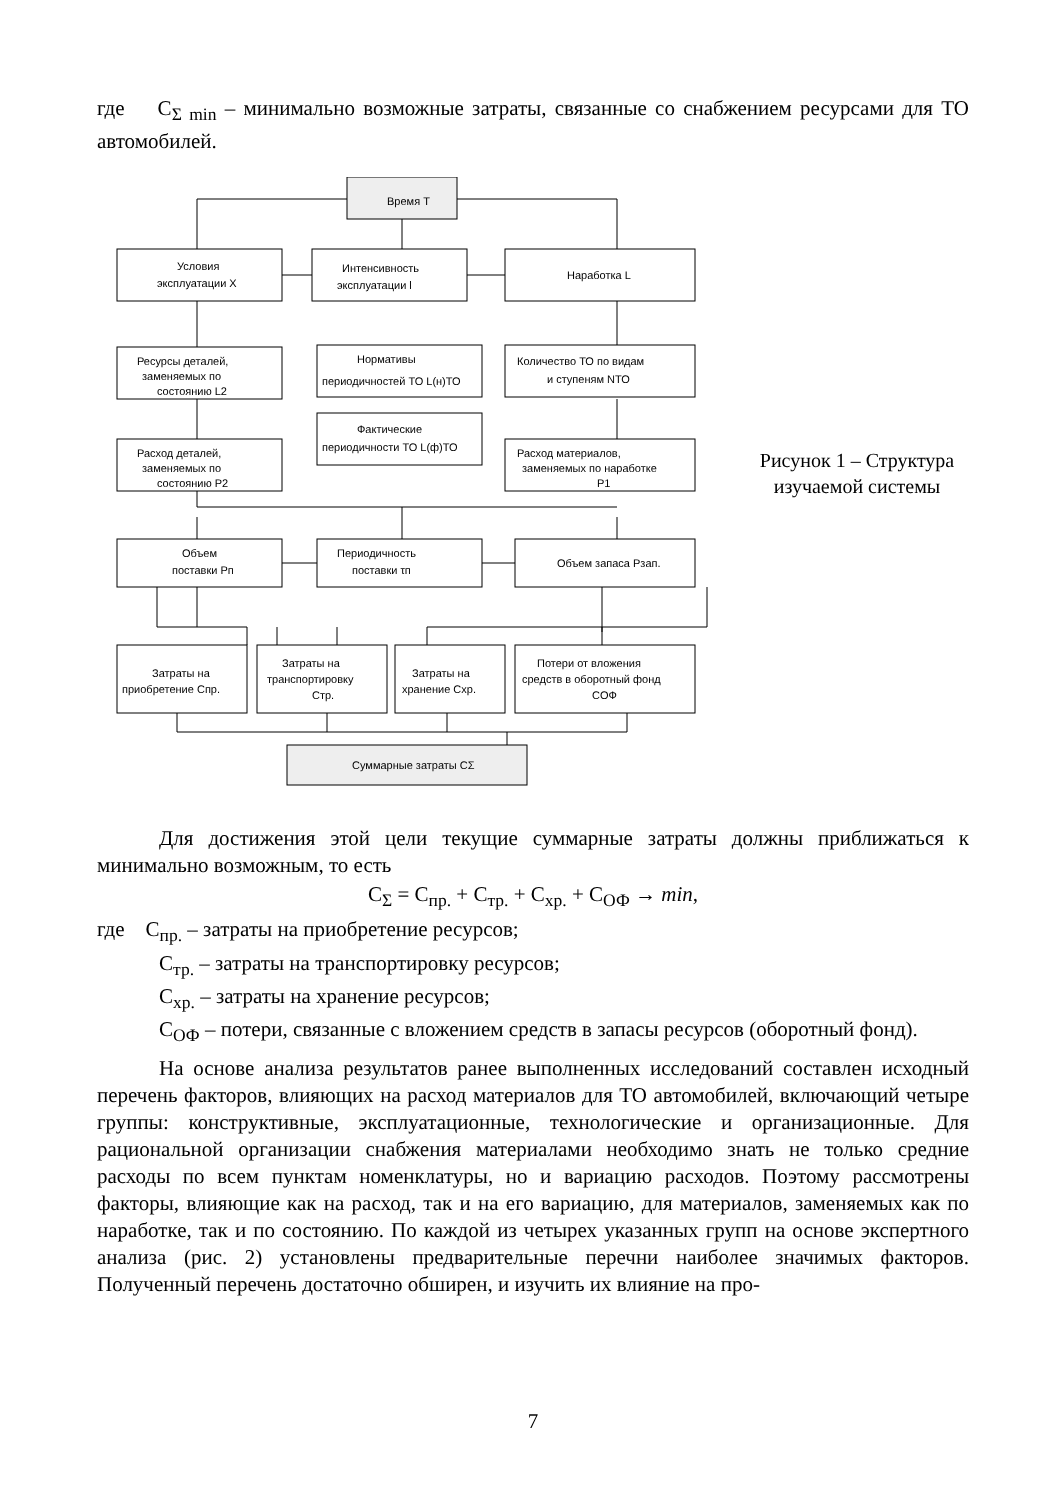где C<sub>Σ min</sub> – минимально возможные затраты, связанные со снабжением ресурсами для ТО автомобилей.
Время T
Условия
эксплуатации X
Интенсивность
эксплуатации l
Наработка L
Ресурсы деталей,
заменяемых по
состоянию L2
Нормативы
периодичностей ТО L(н)ТО
Количество ТО по видам
и ступеням NТО
Фактические
периодичности ТО L(ф)ТО
Расход деталей,
заменяемых по
состоянию P2
Расход материалов,
заменяемых по наработке
P1
Объем
поставки Pп
Периодичность
поставки τп
Объем запаса Pзап.
Затраты на
приобретение Cпр.
Затраты на
транспортировку
Cтр.
Затраты на
хранение Cхр.
Потери от вложения
средств в оборотный фонд
CОФ
Суммарные затраты CΣ
Рисунок 1 – Структура изучаемой системы
Для достижения этой цели текущие суммарные затраты должны приближаться к минимально возможным, то есть
C<sub>Σ</sub> = C<sub>пр.</sub> + C<sub>тр.</sub> + C<sub>хр.</sub> + C<sub>ОФ</sub> → min,
где C<sub>пр.</sub> – затраты на приобретение ресурсов;
C<sub>тр.</sub> – затраты на транспортировку ресурсов;
C<sub>хр.</sub> – затраты на хранение ресурсов;
C<sub>ОФ</sub> – потери, связанные с вложением средств в запасы ресурсов (оборотный фонд).
На основе анализа результатов ранее выполненных исследований составлен исходный перечень факторов, влияющих на расход материалов для ТО автомобилей, включающий четыре группы: конструктивные, эксплуатационные, технологические и организационные. Для рациональной организации снабжения материалами необходимо знать не только средние расходы по всем пунктам номенклатуры, но и вариацию расходов. Поэтому рассмотрены факторы, влияющие как на расход, так и на его вариацию, для материалов, заменяемых как по наработке, так и по состоянию. По каждой из четырех указанных групп на основе экспертного анализа (рис. 2) установлены предварительные перечни наиболее значимых факторов. Полученный перечень достаточно обширен, и изучить их влияние на про-
7